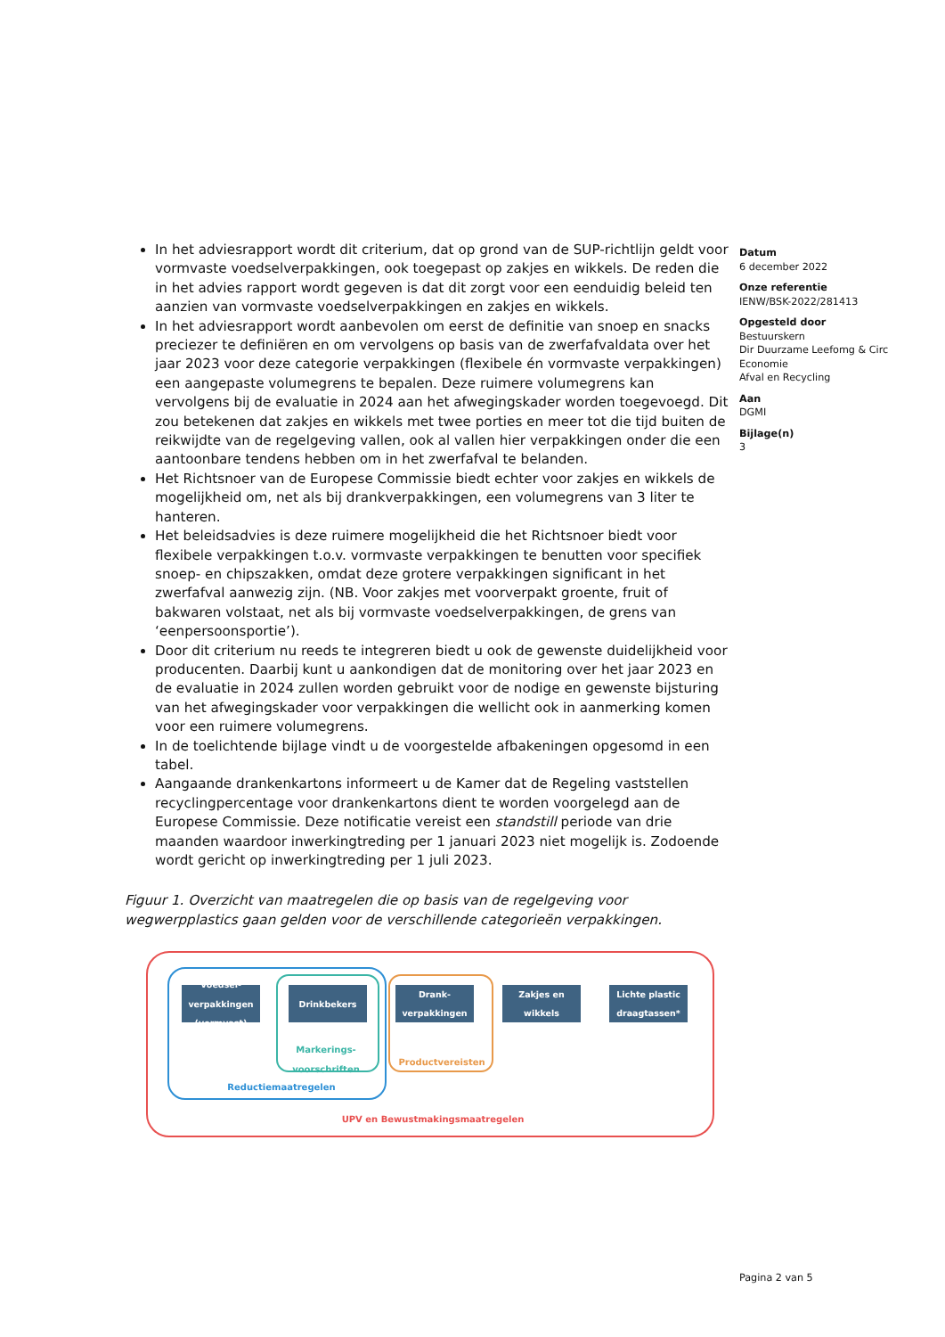In het adviesrapport wordt dit criterium, dat op grond van de SUP-richtlijn geldt voor vormvaste voedselverpakkingen, ook toegepast op zakjes en wikkels. De reden die in het advies rapport wordt gegeven is dat dit zorgt voor een eenduidig beleid ten aanzien van vormvaste voedselverpakkingen en zakjes en wikkels.
In het adviesrapport wordt aanbevolen om eerst de definitie van snoep en snacks preciezer te definiëren en om vervolgens op basis van de zwerfafvaldata over het jaar 2023 voor deze categorie verpakkingen (flexibele én vormvaste verpakkingen) een aangepaste volumegrens te bepalen. Deze ruimere volumegrens kan vervolgens bij de evaluatie in 2024 aan het afwegingskader worden toegevoegd. Dit zou betekenen dat zakjes en wikkels met twee porties en meer tot die tijd buiten de reikwijdte van de regelgeving vallen, ook al vallen hier verpakkingen onder die een aantoonbare tendens hebben om in het zwerfafval te belanden.
Het Richtsnoer van de Europese Commissie biedt echter voor zakjes en wikkels de mogelijkheid om, net als bij drankverpakkingen, een volumegrens van 3 liter te hanteren.
Het beleidsadvies is deze ruimere mogelijkheid die het Richtsnoer biedt voor flexibele verpakkingen t.o.v. vormvaste verpakkingen te benutten voor specifiek snoep- en chipszakken, omdat deze grotere verpakkingen significant in het zwerfafval aanwezig zijn. (NB. Voor zakjes met voorverpakt groente, fruit of bakwaren volstaat, net als bij vormvaste voedselverpakkingen, de grens van ‘eenpersoonsportie’).
Door dit criterium nu reeds te integreren biedt u ook de gewenste duidelijkheid voor producenten. Daarbij kunt u aankondigen dat de monitoring over het jaar 2023 en de evaluatie in 2024 zullen worden gebruikt voor de nodige en gewenste bijsturing van het afwegingskader voor verpakkingen die wellicht ook in aanmerking komen voor een ruimere volumegrens.
In de toelichtende bijlage vindt u de voorgestelde afbakeningen opgesomd in een tabel.
Aangaande drankenkartons informeert u de Kamer dat de Regeling vaststellen recyclingpercentage voor drankenkartons dient te worden voorgelegd aan de Europese Commissie. Deze notificatie vereist een standstill periode van drie maanden waardoor inwerkingtreding per 1 januari 2023 niet mogelijk is. Zodoende wordt gericht op inwerkingtreding per 1 juli 2023.
Figuur 1. Overzicht van maatregelen die op basis van de regelgeving voor wegwerpplastics gaan gelden voor de verschillende categorieën verpakkingen.
Voedsel-
verpakkingen
(vormvast)
Drinkbekers
Drank-
verpakkingen
Zakjes en
wikkels
Lichte plastic
draagtassen*
Markerings-
voorschriften
Productvereisten
Reductiemaatregelen
UPV en Bewustmakingsmaatregelen
Datum
6 december 2022
Onze referentie
IENW/BSK-2022/281413
Opgesteld door
Bestuurskern
Dir Duurzame Leefomg & Circ Economie
Afval en Recycling
Aan
DGMI
Bijlage(n)
3
Pagina 2 van 5